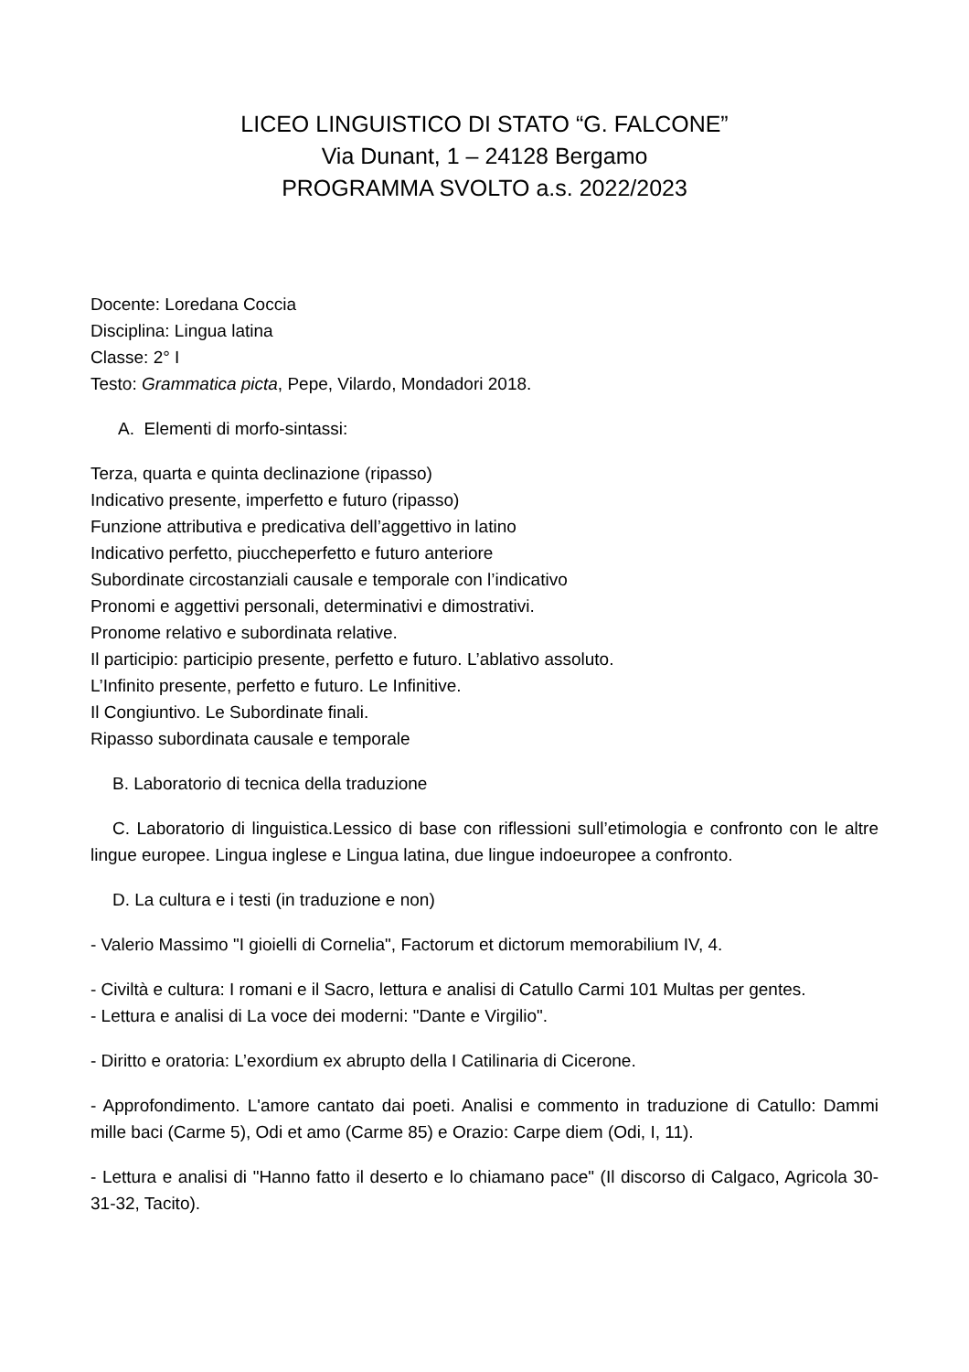LICEO LINGUISTICO DI STATO “G. FALCONE”
Via Dunant, 1 – 24128 Bergamo
PROGRAMMA SVOLTO a.s. 2022/2023
Docente: Loredana Coccia
Disciplina: Lingua latina
Classe: 2° I
Testo: Grammatica picta, Pepe, Vilardo, Mondadori 2018.
A. Elementi di morfo-sintassi:
Terza, quarta e quinta declinazione (ripasso)
Indicativo presente, imperfetto e futuro (ripasso)
Funzione attributiva e predicativa dell’aggettivo in latino
Indicativo perfetto, piuccheperfetto e futuro anteriore
Subordinate circostanziali causale e temporale con l’indicativo
Pronomi e aggettivi personali, determinativi e dimostrativi.
Pronome relativo e subordinata relative.
Il participio: participio presente, perfetto e futuro. L’ablativo assoluto.
L’Infinito presente, perfetto e futuro. Le Infinitive.
Il Congiuntivo. Le Subordinate finali.
Ripasso subordinata causale e temporale
B. Laboratorio di tecnica della traduzione
C. Laboratorio di linguistica.Lessico di base con riflessioni sull’etimologia e confronto con le altre lingue europee. Lingua inglese e Lingua latina, due lingue indoeuropee a confronto.
D. La cultura e i testi (in traduzione e non)
- Valerio Massimo "I gioielli di Cornelia", Factorum et dictorum memorabilium IV, 4.
- Civiltà e cultura: I romani e il Sacro, lettura e analisi di Catullo Carmi 101 Multas per gentes.
- Lettura e analisi di La voce dei moderni: "Dante e Virgilio".
- Diritto e oratoria: L’exordium ex abrupto della I Catilinaria di Cicerone.
- Approfondimento. L'amore cantato dai poeti. Analisi e commento in traduzione di Catullo: Dammi mille baci (Carme 5), Odi et amo (Carme 85) e Orazio: Carpe diem (Odi, I, 11).
- Lettura e analisi di "Hanno fatto il deserto e lo chiamano pace" (Il discorso di Calgaco, Agricola 30-31-32, Tacito).